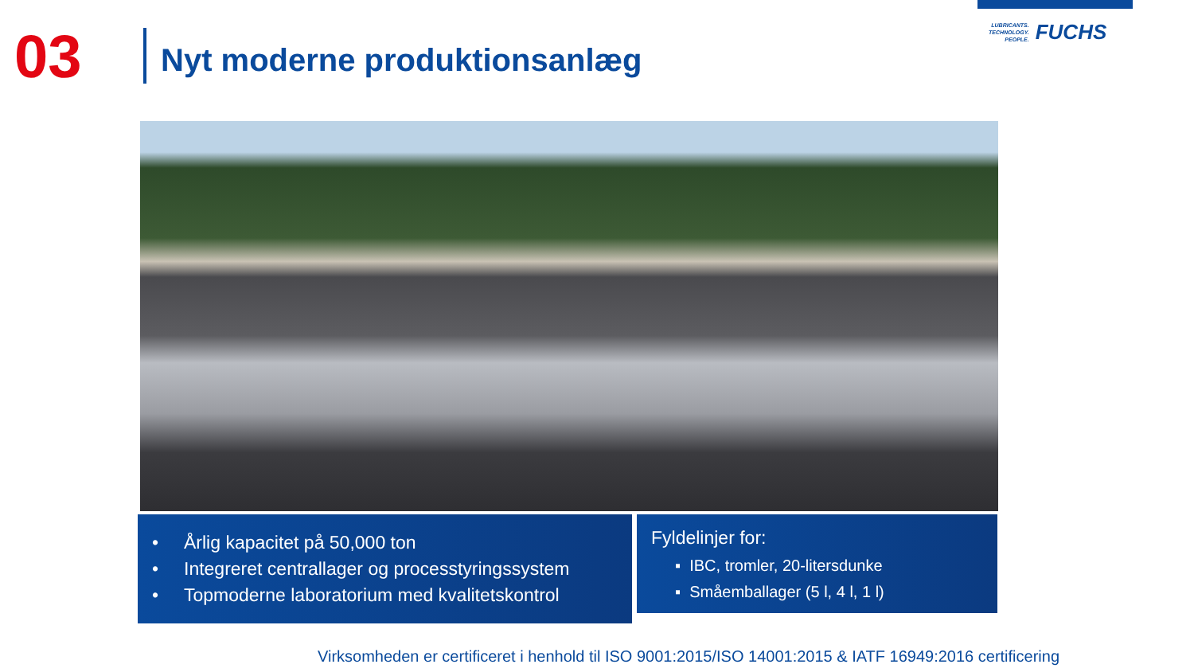03
Nyt moderne produktionsanlæg
LUBRICANTS.
TECHNOLOGY.
PEOPLE.
FUCHS
• Årlig kapacitet på 50,000 ton
• Integreret centrallager og processtyringssystem
• Topmoderne laboratorium med kvalitetskontrol
Fyldelinjer for:
▪ IBC, tromler, 20-litersdunke
▪ Småemballager (5 l, 4 l, 1 l)
Virksomheden er certificeret i henhold til ISO 9001:2015/ISO 14001:2015 & IATF 16949:2016 certificering